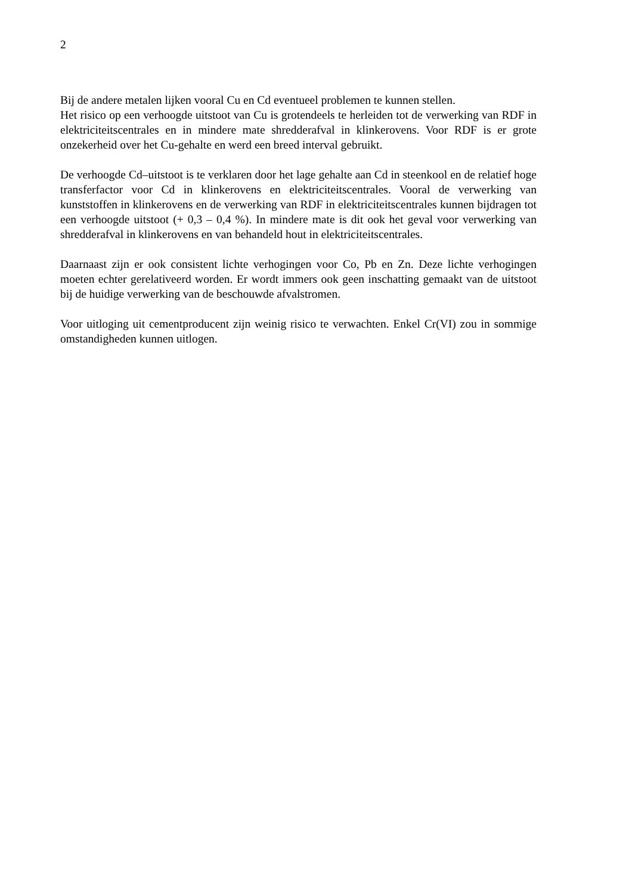2
Bij de andere metalen lijken vooral Cu en Cd eventueel problemen te kunnen stellen.
Het risico op een verhoogde uitstoot van Cu is grotendeels te herleiden tot de verwerking van RDF in elektriciteitscentrales en in mindere mate shredderafval in klinkerovens. Voor RDF is er grote onzekerheid over het Cu-gehalte en werd een breed interval gebruikt.
De verhoogde Cd–uitstoot is te verklaren door het lage gehalte aan Cd in steenkool en de relatief hoge transferfactor voor Cd in klinkerovens en elektriciteitscentrales. Vooral de verwerking van kunststoffen in klinkerovens en de verwerking van RDF in elektriciteitscentrales kunnen bijdragen tot een verhoogde uitstoot (+ 0,3 – 0,4 %). In mindere mate is dit ook het geval voor verwerking van shredderafval in klinkerovens en van behandeld hout in elektriciteitscentrales.
Daarnaast zijn er ook consistent lichte verhogingen voor Co, Pb en Zn. Deze lichte verhogingen moeten echter gerelativeerd worden. Er wordt immers ook geen inschatting gemaakt van de uitstoot bij de huidige verwerking van de beschouwde afvalstromen.
Voor uitloging uit cementproducent zijn weinig risico te verwachten. Enkel Cr(VI) zou in sommige omstandigheden kunnen uitlogen.